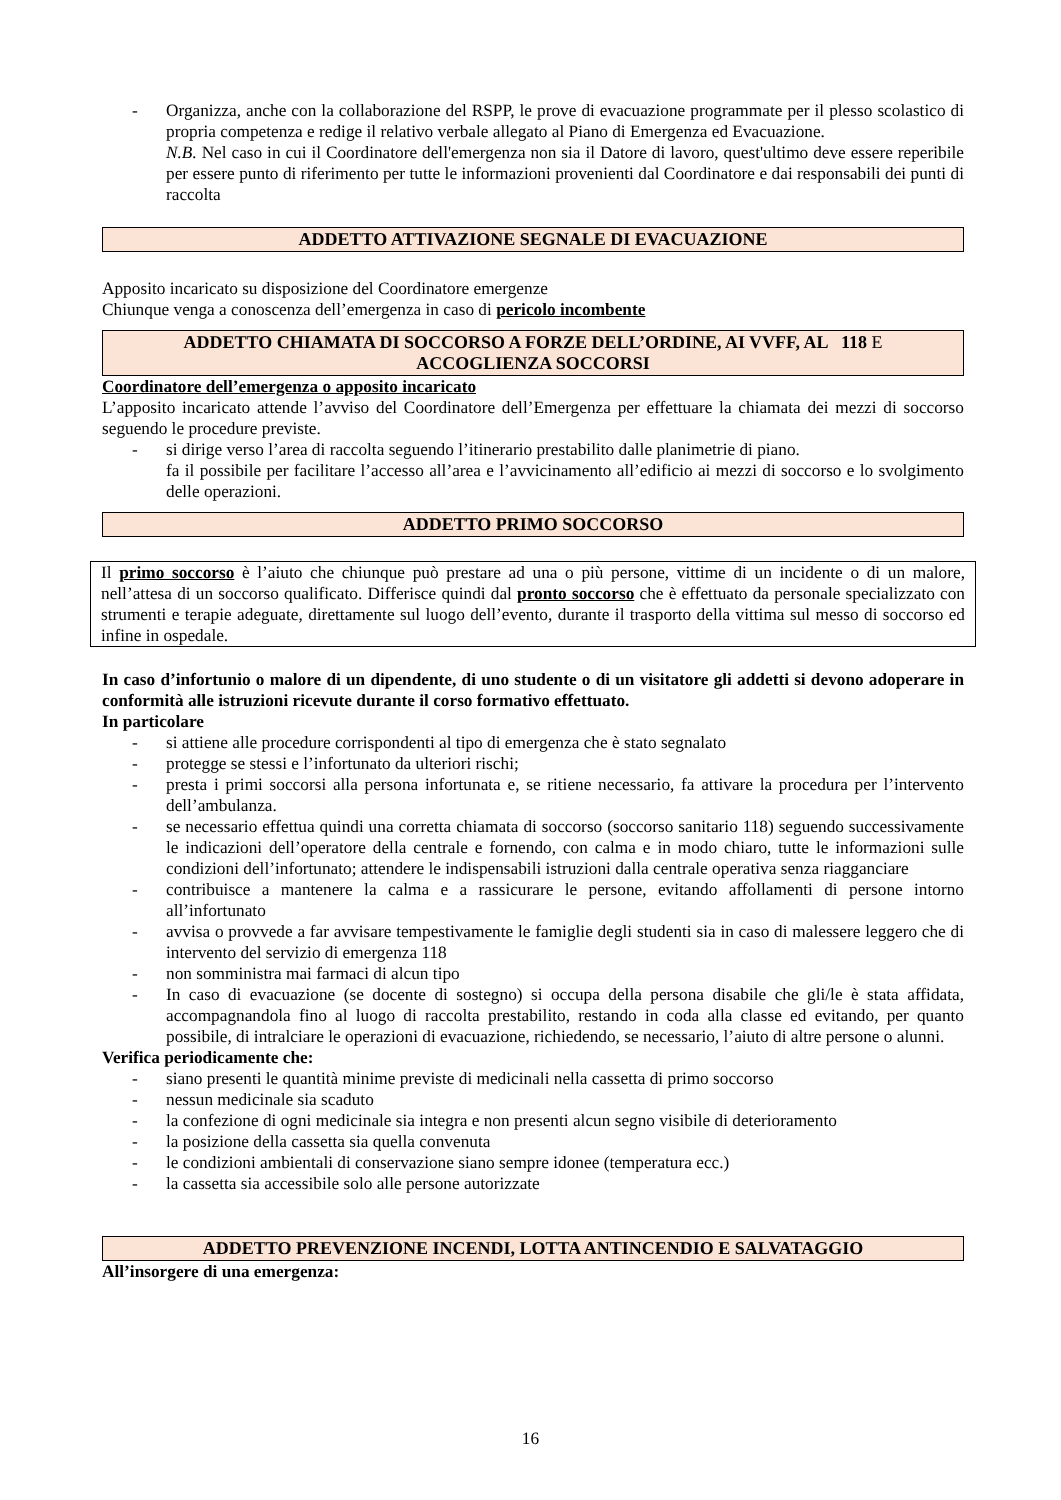- Organizza, anche con la collaborazione del RSPP, le prove di evacuazione programmate per il plesso scolastico di propria competenza e redige il relativo verbale allegato al Piano di Emergenza ed Evacuazione.
N.B. Nel caso in cui il Coordinatore dell'emergenza non sia il Datore di lavoro, quest'ultimo deve essere reperibile per essere punto di riferimento per tutte le informazioni provenienti dal Coordinatore e dai responsabili dei punti di raccolta
ADDETTO ATTIVAZIONE SEGNALE DI EVACUAZIONE
Apposito incaricato su disposizione del Coordinatore emergenze
Chiunque venga a conoscenza dell’emergenza in caso di pericolo incombente
ADDETTO CHIAMATA DI SOCCORSO A FORZE DELL’ORDINE, AI VVFF, AL 118 E
ACCOGLIENZA SOCCORSI
Coordinatore dell’emergenza o apposito incaricato
L’apposito incaricato attende l’avviso del Coordinatore dell’Emergenza per effettuare la chiamata dei mezzi di soccorso seguendo le procedure previste.
- si dirige verso l’area di raccolta seguendo l’itinerario prestabilito dalle planimetrie di piano.
fa il possibile per facilitare l’accesso all’area e l’avvicinamento all’edificio ai mezzi di soccorso e lo svolgimento delle operazioni.
ADDETTO PRIMO SOCCORSO
Il primo soccorso è l’aiuto che chiunque può prestare ad una o più persone, vittime di un incidente o di un malore, nell’attesa di un soccorso qualificato. Differisce quindi dal pronto soccorso che è effettuato da personale specializzato con strumenti e terapie adeguate, direttamente sul luogo dell’evento, durante il trasporto della vittima sul messo di soccorso ed infine in ospedale.
In caso d’infortunio o malore di un dipendente, di uno studente o di un visitatore gli addetti si devono adoperare in conformità alle istruzioni ricevute durante il corso formativo effettuato.
In particolare
- si attiene alle procedure corrispondenti al tipo di emergenza che è stato segnalato
- protegge se stessi e l’infortunato da ulteriori rischi;
- presta i primi soccorsi alla persona infortunata e, se ritiene necessario, fa attivare la procedura per l’intervento dell’ambulanza.
- se necessario effettua quindi una corretta chiamata di soccorso (soccorso sanitario 118) seguendo successivamente le indicazioni dell’operatore della centrale e fornendo, con calma e in modo chiaro, tutte le informazioni sulle condizioni dell’infortunato; attendere le indispensabili istruzioni dalla centrale operativa senza riagganciare
- contribuisce a mantenere la calma e a rassicurare le persone, evitando affollamenti di persone intorno all’infortunato
- avvisa o provvede a far avvisare tempestivamente le famiglie degli studenti sia in caso di malessere leggero che di intervento del servizio di emergenza 118
- non somministra mai farmaci di alcun tipo
- In caso di evacuazione (se docente di sostegno) si occupa della persona disabile che gli/le è stata affidata, accompagnandola fino al luogo di raccolta prestabilito, restando in coda alla classe ed evitando, per quanto possibile, di intralciare le operazioni di evacuazione, richiedendo, se necessario, l’aiuto di altre persone o alunni.
Verifica periodicamente che:
- siano presenti le quantità minime previste di medicinali nella cassetta di primo soccorso
- nessun medicinale sia scaduto
- la confezione di ogni medicinale sia integra e non presenti alcun segno visibile di deterioramento
- la posizione della cassetta sia quella convenuta
- le condizioni ambientali di conservazione siano sempre idonee (temperatura ecc.)
- la cassetta sia accessibile solo alle persone autorizzate
ADDETTO PREVENZIONE INCENDI, LOTTA ANTINCENDIO E SALVATAGGIO
All’insorgere di una emergenza:
16